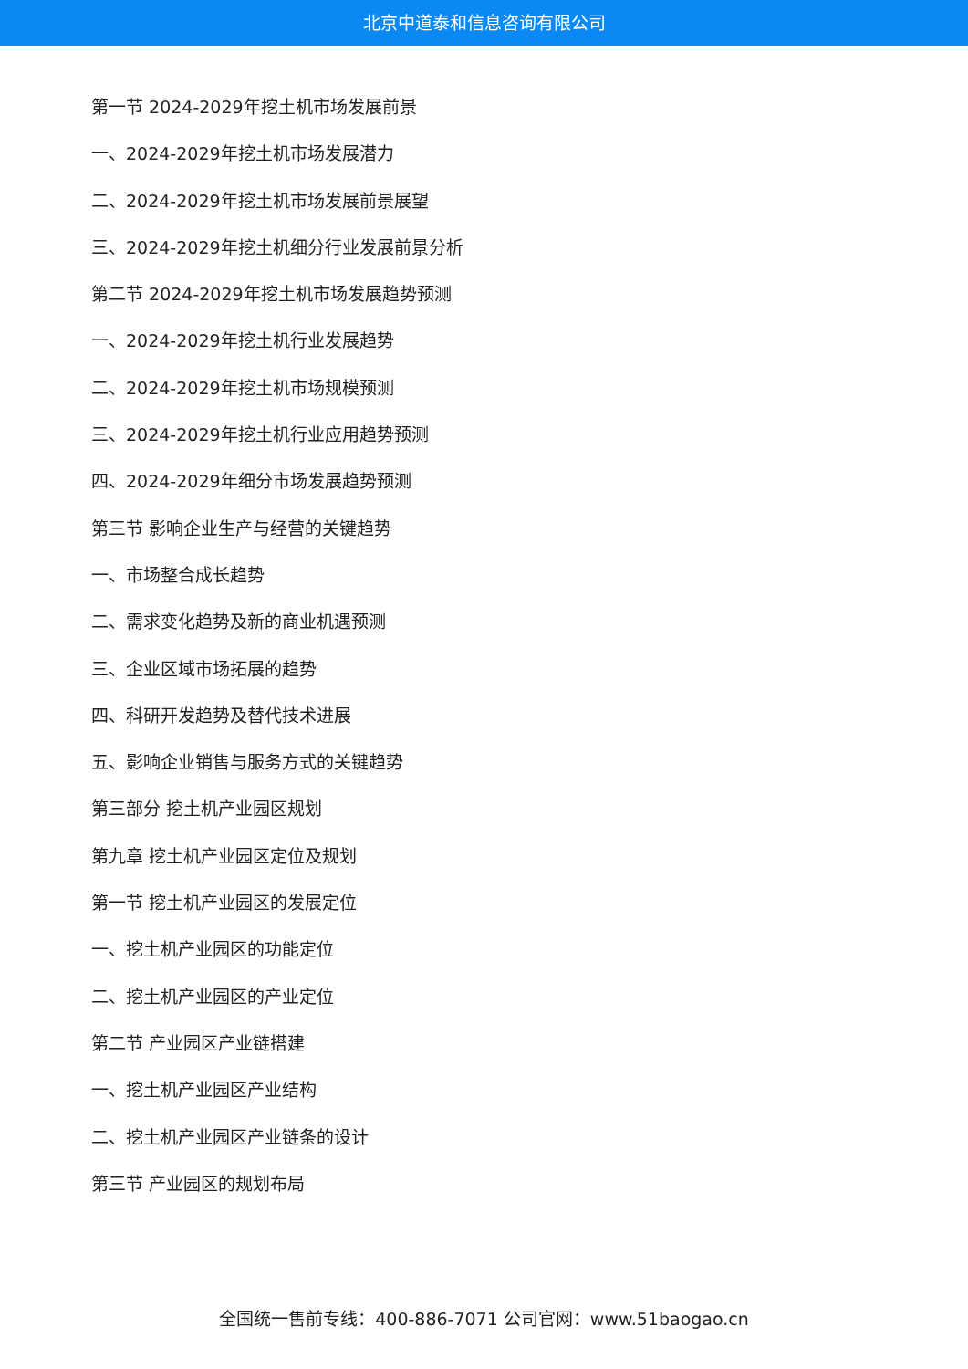北京中道泰和信息咨询有限公司
第一节 2024-2029年挖土机市场发展前景
一、2024-2029年挖土机市场发展潜力
二、2024-2029年挖土机市场发展前景展望
三、2024-2029年挖土机细分行业发展前景分析
第二节 2024-2029年挖土机市场发展趋势预测
一、2024-2029年挖土机行业发展趋势
二、2024-2029年挖土机市场规模预测
三、2024-2029年挖土机行业应用趋势预测
四、2024-2029年细分市场发展趋势预测
第三节 影响企业生产与经营的关键趋势
一、市场整合成长趋势
二、需求变化趋势及新的商业机遇预测
三、企业区域市场拓展的趋势
四、科研开发趋势及替代技术进展
五、影响企业销售与服务方式的关键趋势
第三部分 挖土机产业园区规划
第九章 挖土机产业园区定位及规划
第一节 挖土机产业园区的发展定位
一、挖土机产业园区的功能定位
二、挖土机产业园区的产业定位
第二节 产业园区产业链搭建
一、挖土机产业园区产业结构
二、挖土机产业园区产业链条的设计
第三节 产业园区的规划布局
全国统一售前专线：400-886-7071 公司官网：www.51baogao.cn